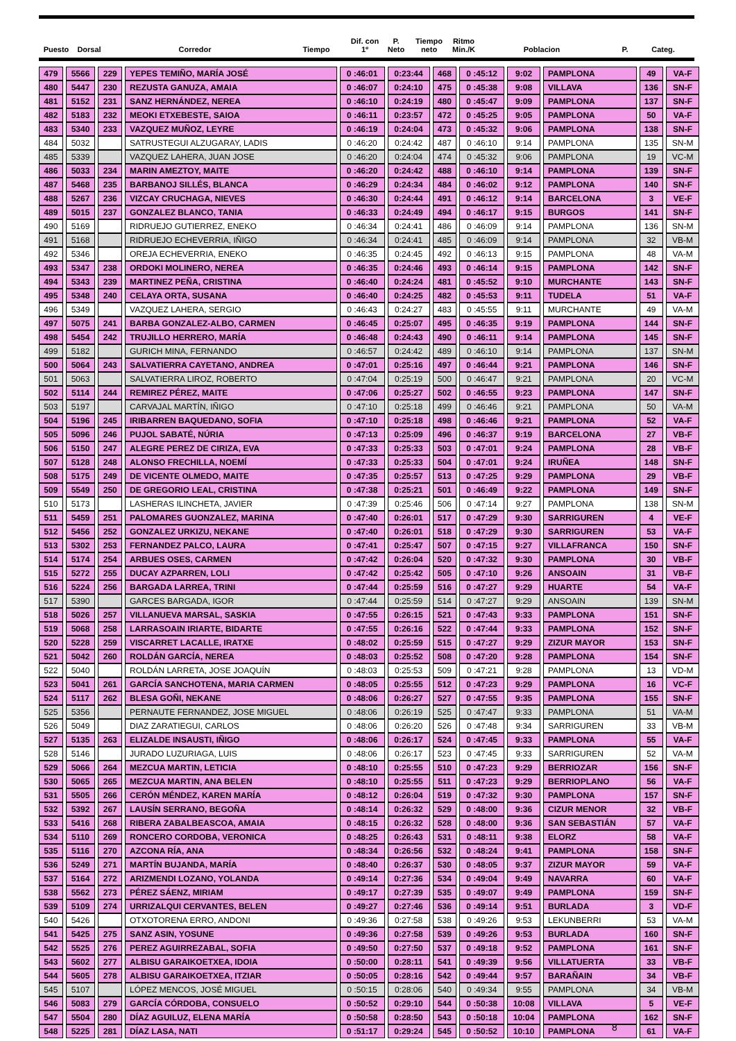Puesto
Dorsal
Corredor
Tiempo
Dif. con
1º
P.
Neto
Tiempo
neto
Ritmo
Min./K
Poblacion
P.
Categ.
| 479 | 5566 | 229 | YEPES TEMIÑO, MARÍA JOSÉ | 0 :46:01 | 0:23:44 | 468 | 0 :45:12 | 9:02 | PAMPLONA | 49 | VA-F |
| 480 | 5447 | 230 | REZUSTA GANUZA, AMAIA | 0 :46:07 | 0:24:10 | 475 | 0 :45:38 | 9:08 | VILLAVA | 136 | SN-F |
| 481 | 5152 | 231 | SANZ HERNÁNDEZ, NEREA | 0 :46:10 | 0:24:19 | 480 | 0 :45:47 | 9:09 | PAMPLONA | 137 | SN-F |
| 482 | 5183 | 232 | MEOKI ETXEBESTE, SAIOA | 0 :46:11 | 0:23:57 | 472 | 0 :45:25 | 9:05 | PAMPLONA | 50 | VA-F |
| 483 | 5340 | 233 | VAZQUEZ MUÑOZ, LEYRE | 0 :46:19 | 0:24:04 | 473 | 0 :45:32 | 9:06 | PAMPLONA | 138 | SN-F |
| 484 | 5032 | | SATRUSTEGUI ALZUGARAY, LADIS | 0 :46:20 | 0:24:42 | 487 | 0 :46:10 | 9:14 | PAMPLONA | 135 | SN-M |
| 485 | 5339 | | VAZQUEZ LAHERA, JUAN JOSE | 0 :46:20 | 0:24:04 | 474 | 0 :45:32 | 9:06 | PAMPLONA | 19 | VC-M |
| 486 | 5033 | 234 | MARIN AMEZTOY, MAITE | 0 :46:20 | 0:24:42 | 488 | 0 :46:10 | 9:14 | PAMPLONA | 139 | SN-F |
| 487 | 5468 | 235 | BARBANOJ SILLÉS, BLANCA | 0 :46:29 | 0:24:34 | 484 | 0 :46:02 | 9:12 | PAMPLONA | 140 | SN-F |
| 488 | 5267 | 236 | VIZCAY CRUCHAGA, NIEVES | 0 :46:30 | 0:24:44 | 491 | 0 :46:12 | 9:14 | BARCELONA | 3 | VE-F |
| 489 | 5015 | 237 | GONZALEZ BLANCO, TANIA | 0 :46:33 | 0:24:49 | 494 | 0 :46:17 | 9:15 | BURGOS | 141 | SN-F |
| 490 | 5169 | | RIDRUEJO GUTIERREZ, ENEKO | 0 :46:34 | 0:24:41 | 486 | 0 :46:09 | 9:14 | PAMPLONA | 136 | SN-M |
| 491 | 5168 | | RIDRUEJO ECHEVERRIA, IÑIGO | 0 :46:34 | 0:24:41 | 485 | 0 :46:09 | 9:14 | PAMPLONA | 32 | VB-M |
| 492 | 5346 | | OREJA ECHEVERRIA, ENEKO | 0 :46:35 | 0:24:45 | 492 | 0 :46:13 | 9:15 | PAMPLONA | 48 | VA-M |
| 493 | 5347 | 238 | ORDOKI MOLINERO, NEREA | 0 :46:35 | 0:24:46 | 493 | 0 :46:14 | 9:15 | PAMPLONA | 142 | SN-F |
| 494 | 5343 | 239 | MARTINEZ PEÑA, CRISTINA | 0 :46:40 | 0:24:24 | 481 | 0 :45:52 | 9:10 | MURCHANTE | 143 | SN-F |
| 495 | 5348 | 240 | CELAYA ORTA, SUSANA | 0 :46:40 | 0:24:25 | 482 | 0 :45:53 | 9:11 | TUDELA | 51 | VA-F |
| 496 | 5349 | | VAZQUEZ LAHERA, SERGIO | 0 :46:43 | 0:24:27 | 483 | 0 :45:55 | 9:11 | MURCHANTE | 49 | VA-M |
| 497 | 5075 | 241 | BARBA GONZALEZ-ALBO, CARMEN | 0 :46:45 | 0:25:07 | 495 | 0 :46:35 | 9:19 | PAMPLONA | 144 | SN-F |
| 498 | 5454 | 242 | TRUJILLO HERRERO, MARÍA | 0 :46:48 | 0:24:43 | 490 | 0 :46:11 | 9:14 | PAMPLONA | 145 | SN-F |
| 499 | 5182 | | GURICH MINA, FERNANDO | 0 :46:57 | 0:24:42 | 489 | 0 :46:10 | 9:14 | PAMPLONA | 137 | SN-M |
| 500 | 5064 | 243 | SALVATIERRA CAYETANO, ANDREA | 0 :47:01 | 0:25:16 | 497 | 0 :46:44 | 9:21 | PAMPLONA | 146 | SN-F |
| 501 | 5063 | | SALVATIERRA LIROZ, ROBERTO | 0 :47:04 | 0:25:19 | 500 | 0 :46:47 | 9:21 | PAMPLONA | 20 | VC-M |
| 502 | 5114 | 244 | REMIREZ PÉREZ, MAITE | 0 :47:06 | 0:25:27 | 502 | 0 :46:55 | 9:23 | PAMPLONA | 147 | SN-F |
| 503 | 5197 | | CARVAJAL MARTÍN, IÑIGO | 0 :47:10 | 0:25:18 | 499 | 0 :46:46 | 9:21 | PAMPLONA | 50 | VA-M |
| 504 | 5196 | 245 | IRIBARREN BAQUEDANO, SOFIA | 0 :47:10 | 0:25:18 | 498 | 0 :46:46 | 9:21 | PAMPLONA | 52 | VA-F |
| 505 | 5096 | 246 | PUJOL SABATÉ, NÚRIA | 0 :47:13 | 0:25:09 | 496 | 0 :46:37 | 9:19 | BARCELONA | 27 | VB-F |
| 506 | 5150 | 247 | ALEGRE PEREZ DE CIRIZA, EVA | 0 :47:33 | 0:25:33 | 503 | 0 :47:01 | 9:24 | PAMPLONA | 28 | VB-F |
| 507 | 5128 | 248 | ALONSO FRECHILLA, NOEMÍ | 0 :47:33 | 0:25:33 | 504 | 0 :47:01 | 9:24 | IRUÑEA | 148 | SN-F |
| 508 | 5175 | 249 | DE VICENTE OLMEDO, MAITE | 0 :47:35 | 0:25:57 | 513 | 0 :47:25 | 9:29 | PAMPLONA | 29 | VB-F |
| 509 | 5549 | 250 | DE GREGORIO LEAL, CRISTINA | 0 :47:38 | 0:25:21 | 501 | 0 :46:49 | 9:22 | PAMPLONA | 149 | SN-F |
| 510 | 5173 | | LASHERAS ILINCHETA, JAVIER | 0 :47:39 | 0:25:46 | 506 | 0 :47:14 | 9:27 | PAMPLONA | 138 | SN-M |
| 511 | 5459 | 251 | PALOMARES GUONZALEZ, MARINA | 0 :47:40 | 0:26:01 | 517 | 0 :47:29 | 9:30 | SARRIGUREN | 4 | VE-F |
| 512 | 5456 | 252 | GONZALEZ URKIZU, NEKANE | 0 :47:40 | 0:26:01 | 518 | 0 :47:29 | 9:30 | SARRIGUREN | 53 | VA-F |
| 513 | 5302 | 253 | FERNANDEZ PALCO, LAURA | 0 :47:41 | 0:25:47 | 507 | 0 :47:15 | 9:27 | VILLAFRANCA | 150 | SN-F |
| 514 | 5174 | 254 | ARBUES OSES, CARMEN | 0 :47:42 | 0:26:04 | 520 | 0 :47:32 | 9:30 | PAMPLONA | 30 | VB-F |
| 515 | 5272 | 255 | DUCAY AZPARREN, LOLI | 0 :47:42 | 0:25:42 | 505 | 0 :47:10 | 9:26 | ANSOAIN | 31 | VB-F |
| 516 | 5224 | 256 | BARGADA LARREA, TRINI | 0 :47:44 | 0:25:59 | 516 | 0 :47:27 | 9:29 | HUARTE | 54 | VA-F |
| 517 | 5390 | | GARCES BARGADA, IGOR | 0 :47:44 | 0:25:59 | 514 | 0 :47:27 | 9:29 | ANSOAIN | 139 | SN-M |
| 518 | 5026 | 257 | VILLANUEVA MARSAL, SASKIA | 0 :47:55 | 0:26:15 | 521 | 0 :47:43 | 9:33 | PAMPLONA | 151 | SN-F |
| 519 | 5068 | 258 | LARRASOAIN IRIARTE, BIDARTE | 0 :47:55 | 0:26:16 | 522 | 0 :47:44 | 9:33 | PAMPLONA | 152 | SN-F |
| 520 | 5228 | 259 | VISCARRET LACALLE, IRATXE | 0 :48:02 | 0:25:59 | 515 | 0 :47:27 | 9:29 | ZIZUR MAYOR | 153 | SN-F |
| 521 | 5042 | 260 | ROLDÁN GARCÍA, NEREA | 0 :48:03 | 0:25:52 | 508 | 0 :47:20 | 9:28 | PAMPLONA | 154 | SN-F |
| 522 | 5040 | | ROLDÁN LARRETA, JOSE JOAQUÍN | 0 :48:03 | 0:25:53 | 509 | 0 :47:21 | 9:28 | PAMPLONA | 13 | VD-M |
| 523 | 5041 | 261 | GARCÍA SANCHOTENA, MARIA CARMEN | 0 :48:05 | 0:25:55 | 512 | 0 :47:23 | 9:29 | PAMPLONA | 16 | VC-F |
| 524 | 5117 | 262 | BLESA GOÑI, NEKANE | 0 :48:06 | 0:26:27 | 527 | 0 :47:55 | 9:35 | PAMPLONA | 155 | SN-F |
| 525 | 5356 | | PERNAUTE FERNANDEZ, JOSE MIGUEL | 0 :48:06 | 0:26:19 | 525 | 0 :47:47 | 9:33 | PAMPLONA | 51 | VA-M |
| 526 | 5049 | | DIAZ ZARATIEGUI, CARLOS | 0 :48:06 | 0:26:20 | 526 | 0 :47:48 | 9:34 | SARRIGUREN | 33 | VB-M |
| 527 | 5135 | 263 | ELIZALDE INSAUSTI, IÑIGO | 0 :48:06 | 0:26:17 | 524 | 0 :47:45 | 9:33 | PAMPLONA | 55 | VA-F |
| 528 | 5146 | | JURADO LUZURIAGA, LUIS | 0 :48:06 | 0:26:17 | 523 | 0 :47:45 | 9:33 | SARRIGUREN | 52 | VA-M |
| 529 | 5066 | 264 | MEZCUA MARTIN, LETICIA | 0 :48:10 | 0:25:55 | 510 | 0 :47:23 | 9:29 | BERRIOZAR | 156 | SN-F |
| 530 | 5065 | 265 | MEZCUA MARTIN, ANA BELEN | 0 :48:10 | 0:25:55 | 511 | 0 :47:23 | 9:29 | BERRIOPLANO | 56 | VA-F |
| 531 | 5505 | 266 | CERÓN MÉNDEZ, KAREN MARÍA | 0 :48:12 | 0:26:04 | 519 | 0 :47:32 | 9:30 | PAMPLONA | 157 | SN-F |
| 532 | 5392 | 267 | LAUSÍN SERRANO, BEGOÑA | 0 :48:14 | 0:26:32 | 529 | 0 :48:00 | 9:36 | CIZUR MENOR | 32 | VB-F |
| 533 | 5416 | 268 | RIBERA ZABALBEASCOA, AMAIA | 0 :48:15 | 0:26:32 | 528 | 0 :48:00 | 9:36 | SAN SEBASTIÁN | 57 | VA-F |
| 534 | 5110 | 269 | RONCERO CORDOBA, VERONICA | 0 :48:25 | 0:26:43 | 531 | 0 :48:11 | 9:38 | ELORZ | 58 | VA-F |
| 535 | 5116 | 270 | AZCONA RÍA, ANA | 0 :48:34 | 0:26:56 | 532 | 0 :48:24 | 9:41 | PAMPLONA | 158 | SN-F |
| 536 | 5249 | 271 | MARTÍN BUJANDA, MARÍA | 0 :48:40 | 0:26:37 | 530 | 0 :48:05 | 9:37 | ZIZUR MAYOR | 59 | VA-F |
| 537 | 5164 | 272 | ARIZMENDI LOZANO, YOLANDA | 0 :49:14 | 0:27:36 | 534 | 0 :49:04 | 9:49 | NAVARRA | 60 | VA-F |
| 538 | 5562 | 273 | PÉREZ SÁENZ, MIRIAM | 0 :49:17 | 0:27:39 | 535 | 0 :49:07 | 9:49 | PAMPLONA | 159 | SN-F |
| 539 | 5109 | 274 | URRIZALQUI CERVANTES, BELEN | 0 :49:27 | 0:27:46 | 536 | 0 :49:14 | 9:51 | BURLADA | 3 | VD-F |
| 540 | 5426 | | OTXOTORENA ERRO, ANDONI | 0 :49:36 | 0:27:58 | 538 | 0 :49:26 | 9:53 | LEKUNBERRI | 53 | VA-M |
| 541 | 5425 | 275 | SANZ ASIN, YOSUNE | 0 :49:36 | 0:27:58 | 539 | 0 :49:26 | 9:53 | BURLADA | 160 | SN-F |
| 542 | 5525 | 276 | PEREZ AGUIRREZABAL, SOFIA | 0 :49:50 | 0:27:50 | 537 | 0 :49:18 | 9:52 | PAMPLONA | 161 | SN-F |
| 543 | 5602 | 277 | ALBISU GARAIKOETXEA, IDOIA | 0 :50:00 | 0:28:11 | 541 | 0 :49:39 | 9:56 | VILLATUERTA | 33 | VB-F |
| 544 | 5605 | 278 | ALBISU GARAIKOETXEA, ITZIAR | 0 :50:05 | 0:28:16 | 542 | 0 :49:44 | 9:57 | BARAÑAIN | 34 | VB-F |
| 545 | 5107 | | LÓPEZ MENCOS, JOSÉ MIGUEL | 0 :50:15 | 0:28:06 | 540 | 0 :49:34 | 9:55 | PAMPLONA | 34 | VB-M |
| 546 | 5083 | 279 | GARCÍA CÓRDOBA, CONSUELO | 0 :50:52 | 0:29:10 | 544 | 0 :50:38 | 10:08 | VILLAVA | 5 | VE-F |
| 547 | 5504 | 280 | DÍAZ AGUILUZ, ELENA MARÍA | 0 :50:58 | 0:28:50 | 543 | 0 :50:18 | 10:04 | PAMPLONA | 162 | SN-F |
| 548 | 5225 | 281 | DÍAZ LASA, NATI | 0 :51:17 | 0:29:24 | 545 | 0 :50:52 | 10:10 | PAMPLONA | 61 | VA-F |
8